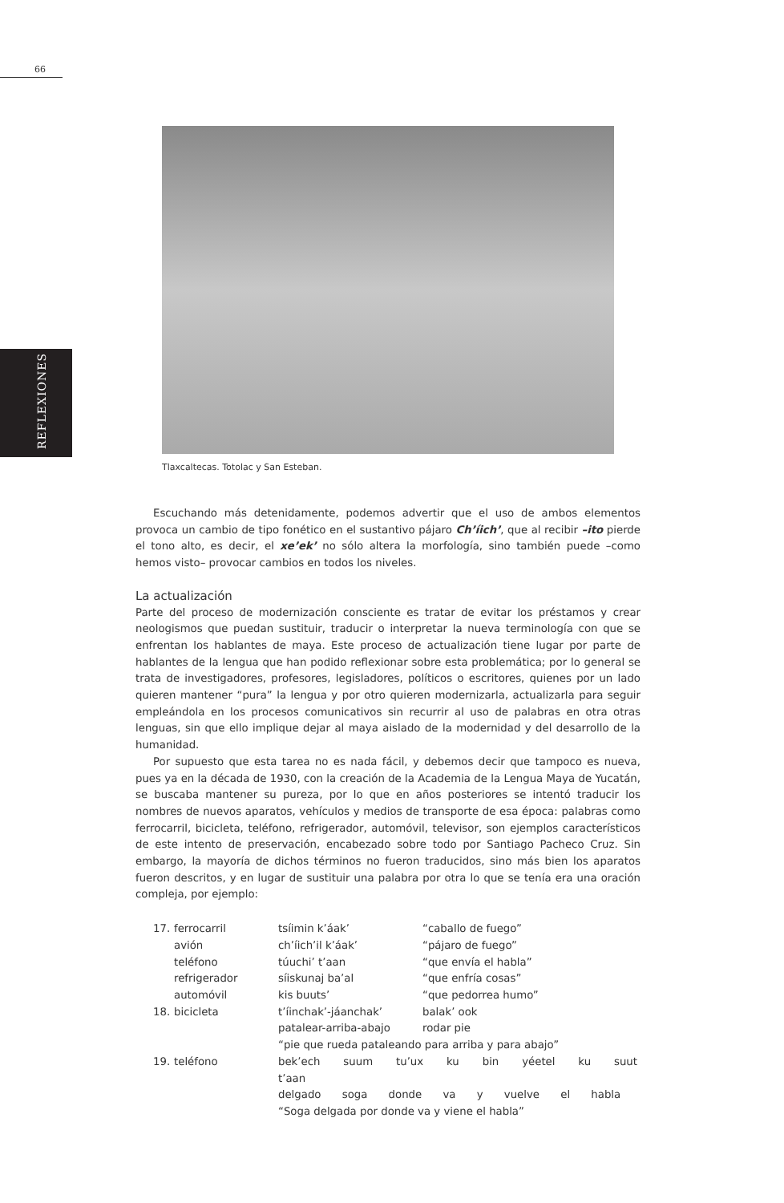66
REFLEXIONES
Tlaxcaltecas. Totolac y San Esteban.
Escuchando más detenidamente, podemos advertir que el uso de ambos elementos provoca un cambio de tipo fonético en el sustantivo pájaro Ch’íich’, que al recibir –ito pierde el tono alto, es decir, el xe’ek’ no sólo altera la morfología, sino también puede –como hemos visto– provocar cambios en todos los niveles.
La actualización
Parte del proceso de modernización consciente es tratar de evitar los préstamos y crear neologismos que puedan sustituir, traducir o interpretar la nueva terminología con que se enfrentan los hablantes de maya. Este proceso de actualización tiene lugar por parte de hablantes de la lengua que han podido reflexionar sobre esta problemática; por lo general se trata de investigadores, profesores, legisladores, políticos o escritores, quienes por un lado quieren mantener “pura” la lengua y por otro quieren modernizarla, actualizarla para seguir empleándola en los procesos comunicativos sin recurrir al uso de palabras en otra otras lenguas, sin que ello implique dejar al maya aislado de la modernidad y del desarrollo de la humanidad.
Por supuesto que esta tarea no es nada fácil, y debemos decir que tampoco es nueva, pues ya en la década de 1930, con la creación de la Academia de la Lengua Maya de Yucatán, se buscaba mantener su pureza, por lo que en años posteriores se intentó traducir los nombres de nuevos aparatos, vehículos y medios de transporte de esa época: palabras como ferrocarril, bicicleta, teléfono, refrigerador, automóvil, televisor, son ejemplos característicos de este intento de preservación, encabezado sobre todo por Santiago Pacheco Cruz. Sin embargo, la mayoría de dichos términos no fueron traducidos, sino más bien los aparatos fueron descritos, y en lugar de sustituir una palabra por otra lo que se tenía era una oración compleja, por ejemplo:
| 17. | ferrocarril | tsíimin k’áak’ | “caballo de fuego” |
| | avión | ch’íich’il k’áak’ | “pájaro de fuego” |
| | teléfono | túuchi’ t’aan | “que envía el habla” |
| | refrigerador | síiskunaj ba’al | “que enfría cosas” |
| | automóvil | kis buuts’ | “que pedorrea humo” |
| 18. | bicicleta | t’íinchak’-jáanchak’ | balak’ ook |
| | | patalear-arriba-abajo | rodar pie |
| | | “pie que rueda pataleando para arriba y para abajo” | |
| 19. | teléfono | bek’ech suum tu’ux ku bin yéetel ku suut t’aan | |
| | | delgado soga donde va y vuelve el habla | |
| | | “Soga delgada por donde va y viene el habla” | |